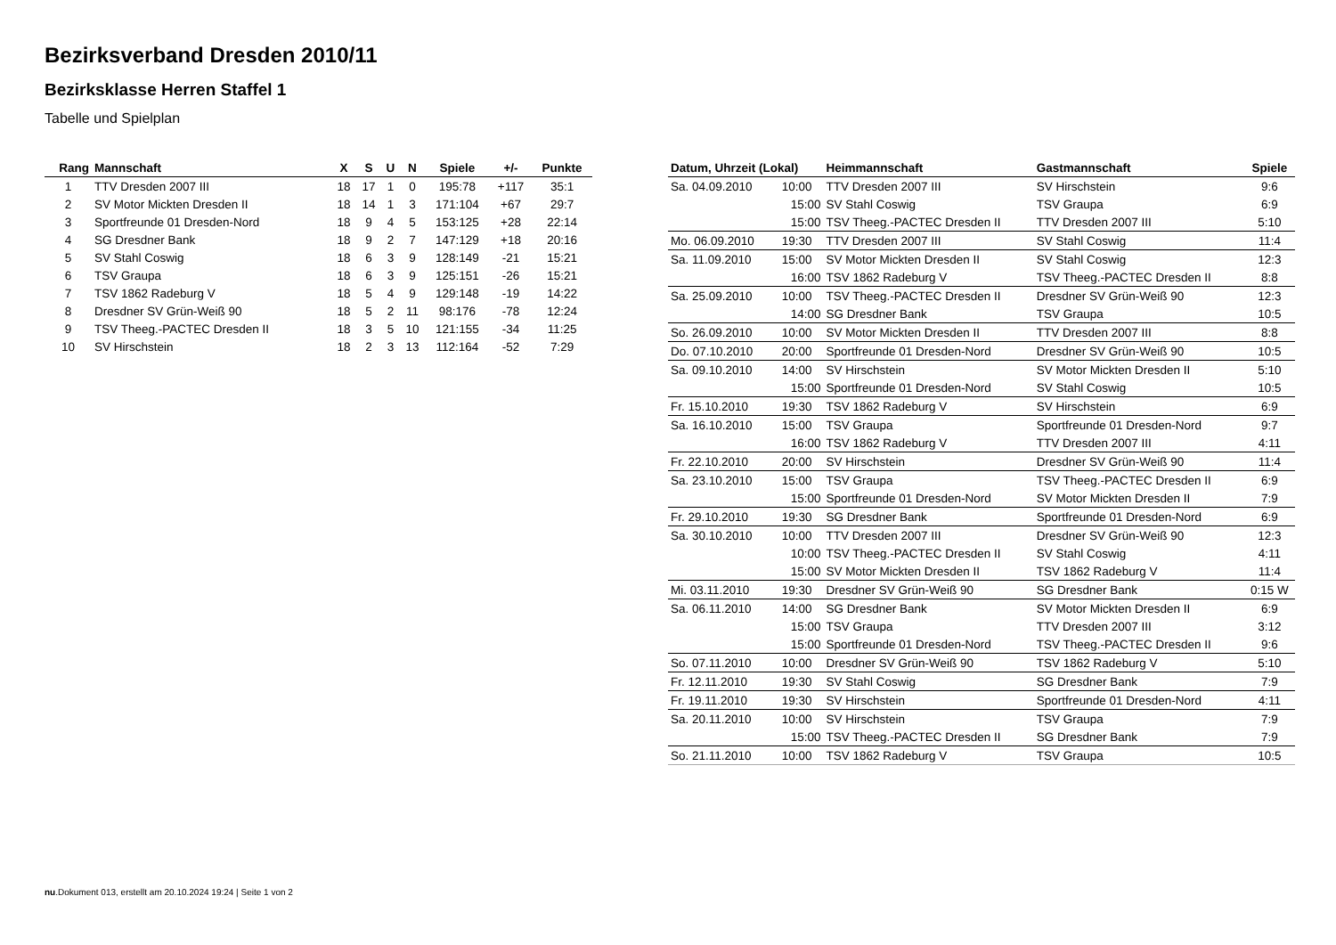Bezirksverband Dresden 2010/11
Bezirksklasse Herren Staffel 1
Tabelle und Spielplan
| Rang | Mannschaft | X | S | U | N | Spiele | +/- | Punkte |
| --- | --- | --- | --- | --- | --- | --- | --- | --- |
| 1 | TTV Dresden 2007 III | 18 | 17 | 1 | 0 | 195:78 | +117 | 35:1 |
| 2 | SV Motor Mickten Dresden II | 18 | 14 | 1 | 3 | 171:104 | +67 | 29:7 |
| 3 | Sportfreunde 01 Dresden-Nord | 18 | 9 | 4 | 5 | 153:125 | +28 | 22:14 |
| 4 | SG Dresdner Bank | 18 | 9 | 2 | 7 | 147:129 | +18 | 20:16 |
| 5 | SV Stahl Coswig | 18 | 6 | 3 | 9 | 128:149 | -21 | 15:21 |
| 6 | TSV Graupa | 18 | 6 | 3 | 9 | 125:151 | -26 | 15:21 |
| 7 | TSV 1862 Radeburg V | 18 | 5 | 4 | 9 | 129:148 | -19 | 14:22 |
| 8 | Dresdner SV Grün-Weiß 90 | 18 | 5 | 2 | 11 | 98:176 | -78 | 12:24 |
| 9 | TSV Theeg.-PACTEC Dresden II | 18 | 3 | 5 | 10 | 121:155 | -34 | 11:25 |
| 10 | SV Hirschstein | 18 | 2 | 3 | 13 | 112:164 | -52 | 7:29 |
| Datum, Uhrzeit (Lokal) | | Heimmannschaft | Gastmannschaft | Spiele |
| --- | --- | --- | --- | --- |
| Sa. 04.09.2010 | 10:00 | TTV Dresden 2007 III | SV Hirschstein | 9:6 |
| | 15:00 | SV Stahl Coswig | TSV Graupa | 6:9 |
| | 15:00 | TSV Theeg.-PACTEC Dresden II | TTV Dresden 2007 III | 5:10 |
| Mo. 06.09.2010 | 19:30 | TTV Dresden 2007 III | SV Stahl Coswig | 11:4 |
| Sa. 11.09.2010 | 15:00 | SV Motor Mickten Dresden II | SV Stahl Coswig | 12:3 |
| | 16:00 | TSV 1862 Radeburg V | TSV Theeg.-PACTEC Dresden II | 8:8 |
| Sa. 25.09.2010 | 10:00 | TSV Theeg.-PACTEC Dresden II | Dresdner SV Grün-Weiß 90 | 12:3 |
| | 14:00 | SG Dresdner Bank | TSV Graupa | 10:5 |
| So. 26.09.2010 | 10:00 | SV Motor Mickten Dresden II | TTV Dresden 2007 III | 8:8 |
| Do. 07.10.2010 | 20:00 | Sportfreunde 01 Dresden-Nord | Dresdner SV Grün-Weiß 90 | 10:5 |
| Sa. 09.10.2010 | 14:00 | SV Hirschstein | SV Motor Mickten Dresden II | 5:10 |
| | 15:00 | Sportfreunde 01 Dresden-Nord | SV Stahl Coswig | 10:5 |
| Fr. 15.10.2010 | 19:30 | TSV 1862 Radeburg V | SV Hirschstein | 6:9 |
| Sa. 16.10.2010 | 15:00 | TSV Graupa | Sportfreunde 01 Dresden-Nord | 9:7 |
| | 16:00 | TSV 1862 Radeburg V | TTV Dresden 2007 III | 4:11 |
| Fr. 22.10.2010 | 20:00 | SV Hirschstein | Dresdner SV Grün-Weiß 90 | 11:4 |
| Sa. 23.10.2010 | 15:00 | TSV Graupa | TSV Theeg.-PACTEC Dresden II | 6:9 |
| | 15:00 | Sportfreunde 01 Dresden-Nord | SV Motor Mickten Dresden II | 7:9 |
| Fr. 29.10.2010 | 19:30 | SG Dresdner Bank | Sportfreunde 01 Dresden-Nord | 6:9 |
| Sa. 30.10.2010 | 10:00 | TTV Dresden 2007 III | Dresdner SV Grün-Weiß 90 | 12:3 |
| | 10:00 | TSV Theeg.-PACTEC Dresden II | SV Stahl Coswig | 4:11 |
| | 15:00 | SV Motor Mickten Dresden II | TSV 1862 Radeburg V | 11:4 |
| Mi. 03.11.2010 | 19:30 | Dresdner SV Grün-Weiß 90 | SG Dresdner Bank | 0:15 W |
| Sa. 06.11.2010 | 14:00 | SG Dresdner Bank | SV Motor Mickten Dresden II | 6:9 |
| | 15:00 | TSV Graupa | TTV Dresden 2007 III | 3:12 |
| | 15:00 | Sportfreunde 01 Dresden-Nord | TSV Theeg.-PACTEC Dresden II | 9:6 |
| So. 07.11.2010 | 10:00 | Dresdner SV Grün-Weiß 90 | TSV 1862 Radeburg V | 5:10 |
| Fr. 12.11.2010 | 19:30 | SV Stahl Coswig | SG Dresdner Bank | 7:9 |
| Fr. 19.11.2010 | 19:30 | SV Hirschstein | Sportfreunde 01 Dresden-Nord | 4:11 |
| Sa. 20.11.2010 | 10:00 | SV Hirschstein | TSV Graupa | 7:9 |
| | 15:00 | TSV Theeg.-PACTEC Dresden II | SG Dresdner Bank | 7:9 |
| So. 21.11.2010 | 10:00 | TSV 1862 Radeburg V | TSV Graupa | 10:5 |
nu.Dokument 013, erstellt am 20.10.2024 19:24 | Seite 1 von 2